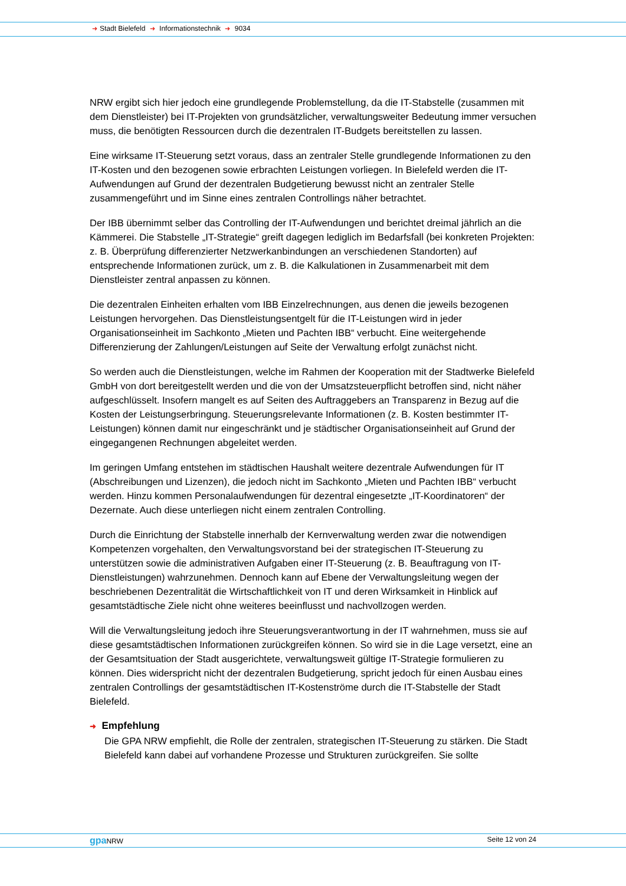➜ Stadt Bielefeld ➜ Informationstechnik ➜ 9034
NRW ergibt sich hier jedoch eine grundlegende Problemstellung, da die IT-Stabstelle (zusammen mit dem Dienstleister) bei IT-Projekten von grundsätzlicher, verwaltungsweiter Bedeutung immer versuchen muss, die benötigten Ressourcen durch die dezentralen IT-Budgets bereitstellen zu lassen.
Eine wirksame IT-Steuerung setzt voraus, dass an zentraler Stelle grundlegende Informationen zu den IT-Kosten und den bezogenen sowie erbrachten Leistungen vorliegen. In Bielefeld werden die IT-Aufwendungen auf Grund der dezentralen Budgetierung bewusst nicht an zentraler Stelle zusammengeführt und im Sinne eines zentralen Controllings näher betrachtet.
Der IBB übernimmt selber das Controlling der IT-Aufwendungen und berichtet dreimal jährlich an die Kämmerei. Die Stabstelle „IT-Strategie“ greift dagegen lediglich im Bedarfsfall (bei konkreten Projekten: z. B. Überprüfung differenzierter Netzwerkanbindungen an verschiedenen Standorten) auf entsprechende Informationen zurück, um z. B. die Kalkulationen in Zusammenarbeit mit dem Dienstleister zentral anpassen zu können.
Die dezentralen Einheiten erhalten vom IBB Einzelrechnungen, aus denen die jeweils bezogenen Leistungen hervorgehen. Das Dienstleistungsentgelt für die IT-Leistungen wird in jeder Organisationseinheit im Sachkonto „Mieten und Pachten IBB“ verbucht. Eine weitergehende Differenzierung der Zahlungen/Leistungen auf Seite der Verwaltung erfolgt zunächst nicht.
So werden auch die Dienstleistungen, welche im Rahmen der Kooperation mit der Stadtwerke Bielefeld GmbH von dort bereitgestellt werden und die von der Umsatzsteuerpflicht betroffen sind, nicht näher aufgeschlüsselt. Insofern mangelt es auf Seiten des Auftraggebers an Transparenz in Bezug auf die Kosten der Leistungserbringung. Steuerungsrelevante Informationen (z. B. Kosten bestimmter IT-Leistungen) können damit nur eingeschränkt und je städtischer Organisationseinheit auf Grund der eingegangenen Rechnungen abgeleitet werden.
Im geringen Umfang entstehen im städtischen Haushalt weitere dezentrale Aufwendungen für IT (Abschreibungen und Lizenzen), die jedoch nicht im Sachkonto „Mieten und Pachten IBB“ verbucht werden. Hinzu kommen Personalaufwendungen für dezentral eingesetzte „IT-Koordinatoren“ der Dezernate. Auch diese unterliegen nicht einem zentralen Controlling.
Durch die Einrichtung der Stabstelle innerhalb der Kernverwaltung werden zwar die notwendigen Kompetenzen vorgehalten, den Verwaltungsvorstand bei der strategischen IT-Steuerung zu unterstützen sowie die administrativen Aufgaben einer IT-Steuerung (z. B. Beauftragung von IT-Dienstleistungen) wahrzunehmen. Dennoch kann auf Ebene der Verwaltungsleitung wegen der beschriebenen Dezentralität die Wirtschaftlichkeit von IT und deren Wirksamkeit in Hinblick auf gesamtstädtische Ziele nicht ohne weiteres beeinflusst und nachvollzogen werden.
Will die Verwaltungsleitung jedoch ihre Steuerungsverantwortung in der IT wahrnehmen, muss sie auf diese gesamtstädtischen Informationen zurückgreifen können. So wird sie in die Lage versetzt, eine an der Gesamtsituation der Stadt ausgerichtete, verwaltungsweit gültige IT-Strategie formulieren zu können. Dies widerspricht nicht der dezentralen Budgetierung, spricht jedoch für einen Ausbau eines zentralen Controllings der gesamtstädtischen IT-Kostenströme durch die IT-Stabstelle der Stadt Bielefeld.
➜ Empfehlung
Die GPA NRW empfiehlt, die Rolle der zentralen, strategischen IT-Steuerung zu stärken. Die Stadt Bielefeld kann dabei auf vorhandene Prozesse und Strukturen zurückgreifen. Sie sollte
gpa NRW Seite 12 von 24